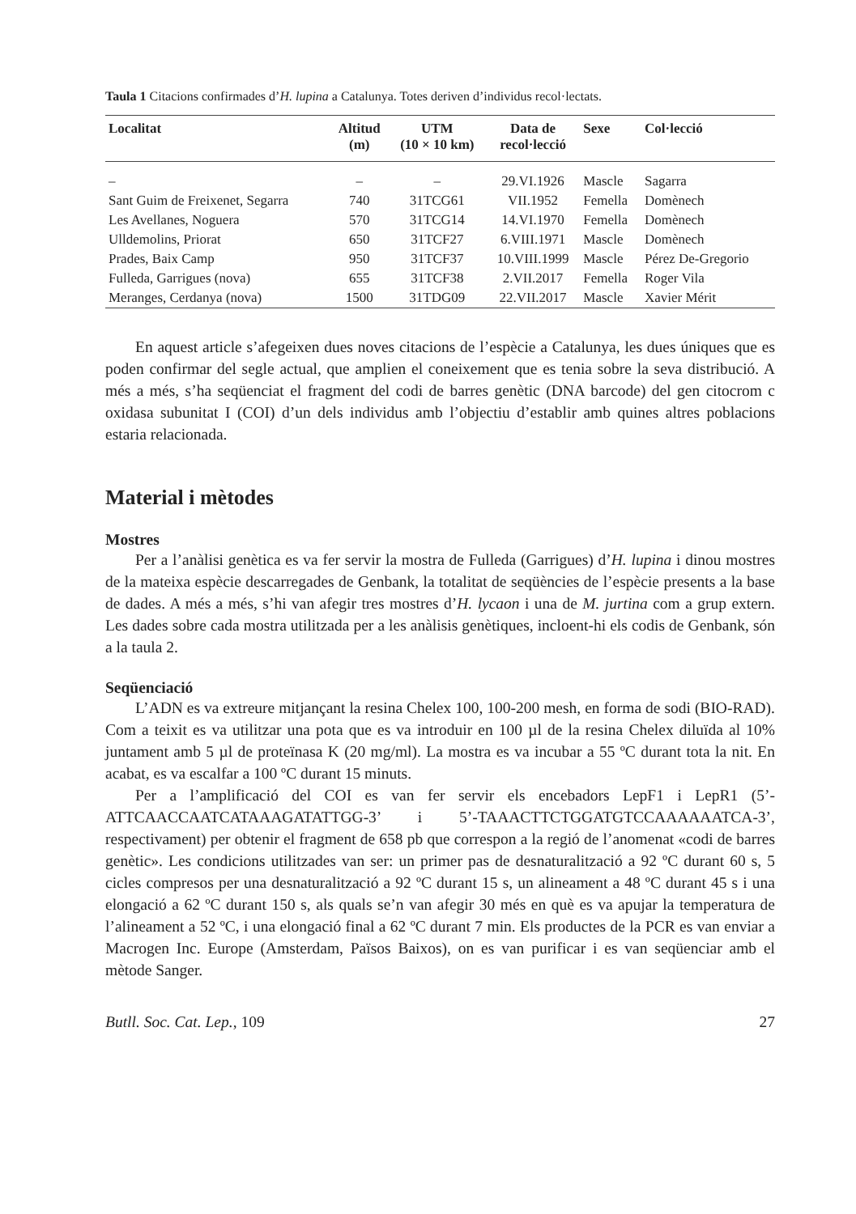Taula 1 Citacions confirmades d’H. lupina a Catalunya. Totes deriven d’individus recol·lectats.
| Localitat | Altitud (m) | UTM (10 × 10 km) | Data de recol·lecció | Sexe | Col·lecció |
| --- | --- | --- | --- | --- | --- |
| – | – | – | 29.VI.1926 | Mascle | Sagarra |
| Sant Guim de Freixenet, Segarra | 740 | 31TCG61 | VII.1952 | Femella | Domènech |
| Les Avellanes, Noguera | 570 | 31TCG14 | 14.VI.1970 | Femella | Domènech |
| Ulldemolins, Priorat | 650 | 31TCF27 | 6.VIII.1971 | Mascle | Domènech |
| Prades, Baix Camp | 950 | 31TCF37 | 10.VIII.1999 | Mascle | Pérez De-Gregorio |
| Fulleda, Garrigues (nova) | 655 | 31TCF38 | 2.VII.2017 | Femella | Roger Vila |
| Meranges, Cerdanya (nova) | 1500 | 31TDG09 | 22.VII.2017 | Mascle | Xavier Mérit |
En aquest article s’afegeixen dues noves citacions de l’espècie a Catalunya, les dues úniques que es poden confirmar del segle actual, que amplien el coneixement que es tenia sobre la seva distribució. A més a més, s’ha seqüenciat el fragment del codi de barres genètic (DNA barcode) del gen citocrom c oxidasa subunitat I (COI) d’un dels individus amb l’objectiu d’establir amb quines altres poblacions estaria relacionada.
Material i mètodes
Mostres
Per a l’anàlisi genètica es va fer servir la mostra de Fulleda (Garrigues) d’H. lupina i dinou mostres de la mateixa espècie descarregades de Genbank, la totalitat de seqüències de l’espècie presents a la base de dades. A més a més, s’hi van afegir tres mostres d’H. lycaon i una de M. jurtina com a grup extern. Les dades sobre cada mostra utilitzada per a les anàlisis genètiques, incloent-hi els codis de Genbank, són a la taula 2.
Seqüenciació
L’ADN es va extreure mitjançant la resina Chelex 100, 100-200 mesh, en forma de sodi (BIO-RAD). Com a teixit es va utilitzar una pota que es va introduir en 100 µl de la resina Chelex diluïda al 10% juntament amb 5 µl de proteïnasa K (20 mg/ml). La mostra es va incubar a 55 ºC durant tota la nit. En acabat, es va escalfar a 100 ºC durant 15 minuts.
Per a l’amplificació del COI es van fer servir els encebadors LepF1 i LepR1 (5’-ATTCAACCAATCATAAAGATATTGG-3’ i 5’-TAAACTTCTGGATGTCCAAAAAATCA-3’, respectivament) per obtenir el fragment de 658 pb que correspon a la regió de l’anomenat «codi de barres genètic». Les condicions utilitzades van ser: un primer pas de desnaturalització a 92 ºC durant 60 s, 5 cicles compresos per una desnaturalització a 92 ºC durant 15 s, un alineament a 48 ºC durant 45 s i una elongació a 62 ºC durant 150 s, als quals se’n van afegir 30 més en què es va apujar la temperatura de l’alineament a 52 ºC, i una elongació final a 62 ºC durant 7 min. Els productes de la PCR es van enviar a Macrogen Inc. Europe (Amsterdam, Països Baixos), on es van purificar i es van seqüenciar amb el mètode Sanger.
Butll. Soc. Cat. Lep., 109 27